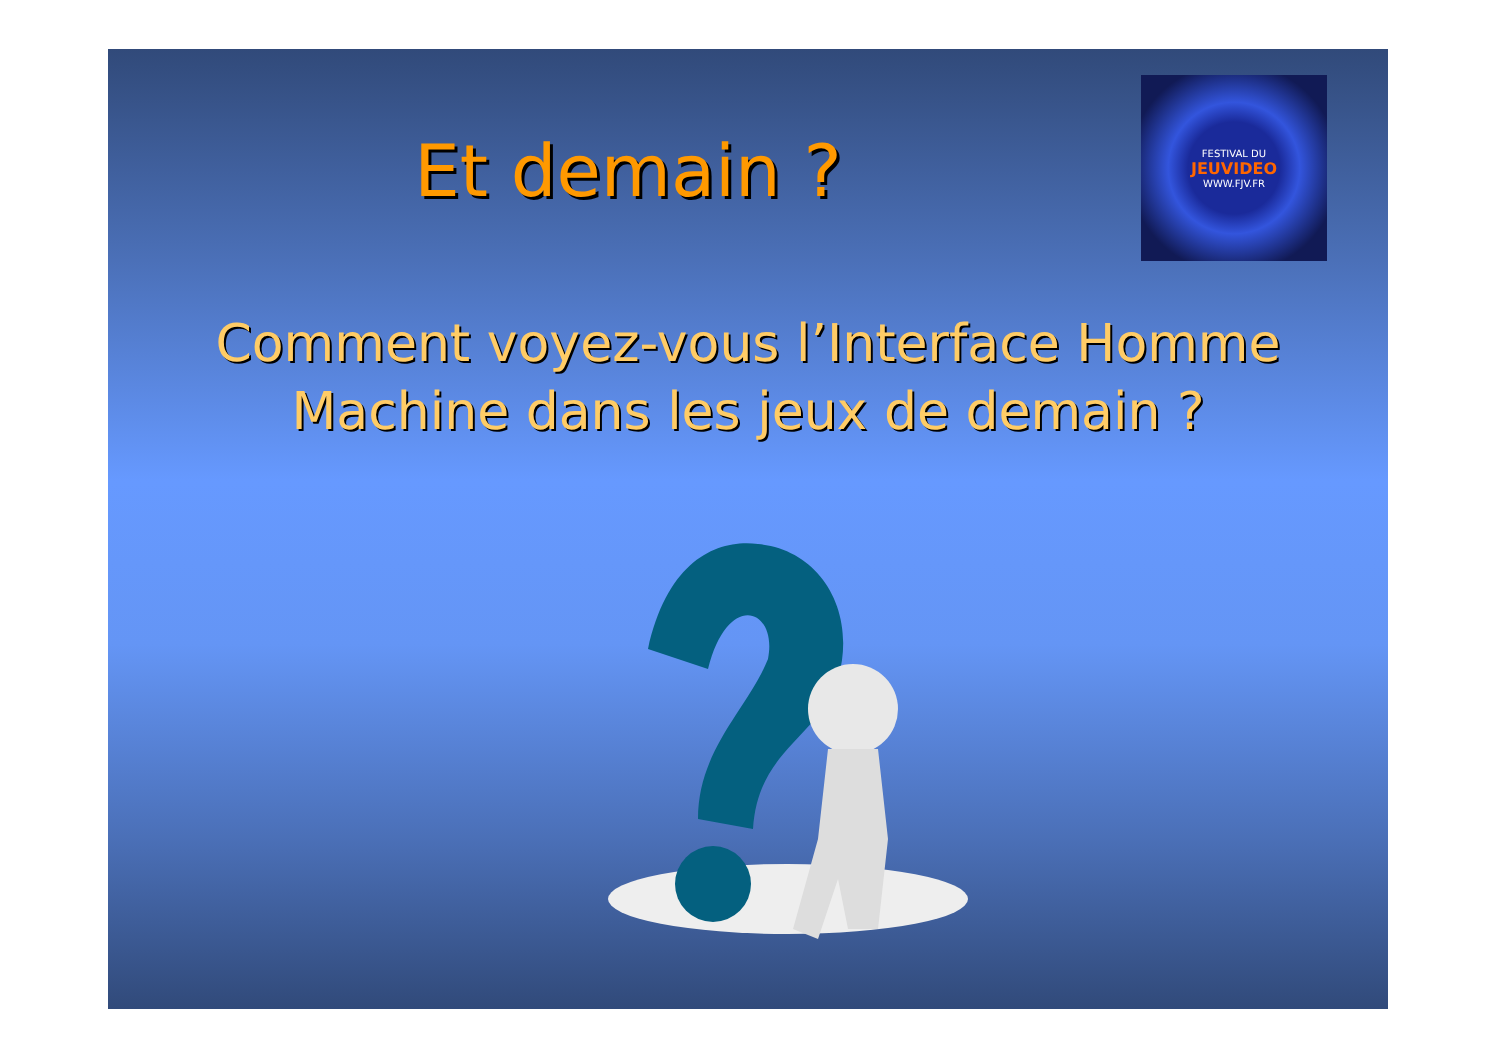Et demain ?
FESTIVAL DU
JEUVIDEO
WWW.FJV.FR
Comment voyez-vous l’Interface Homme Machine dans les jeux de demain ?